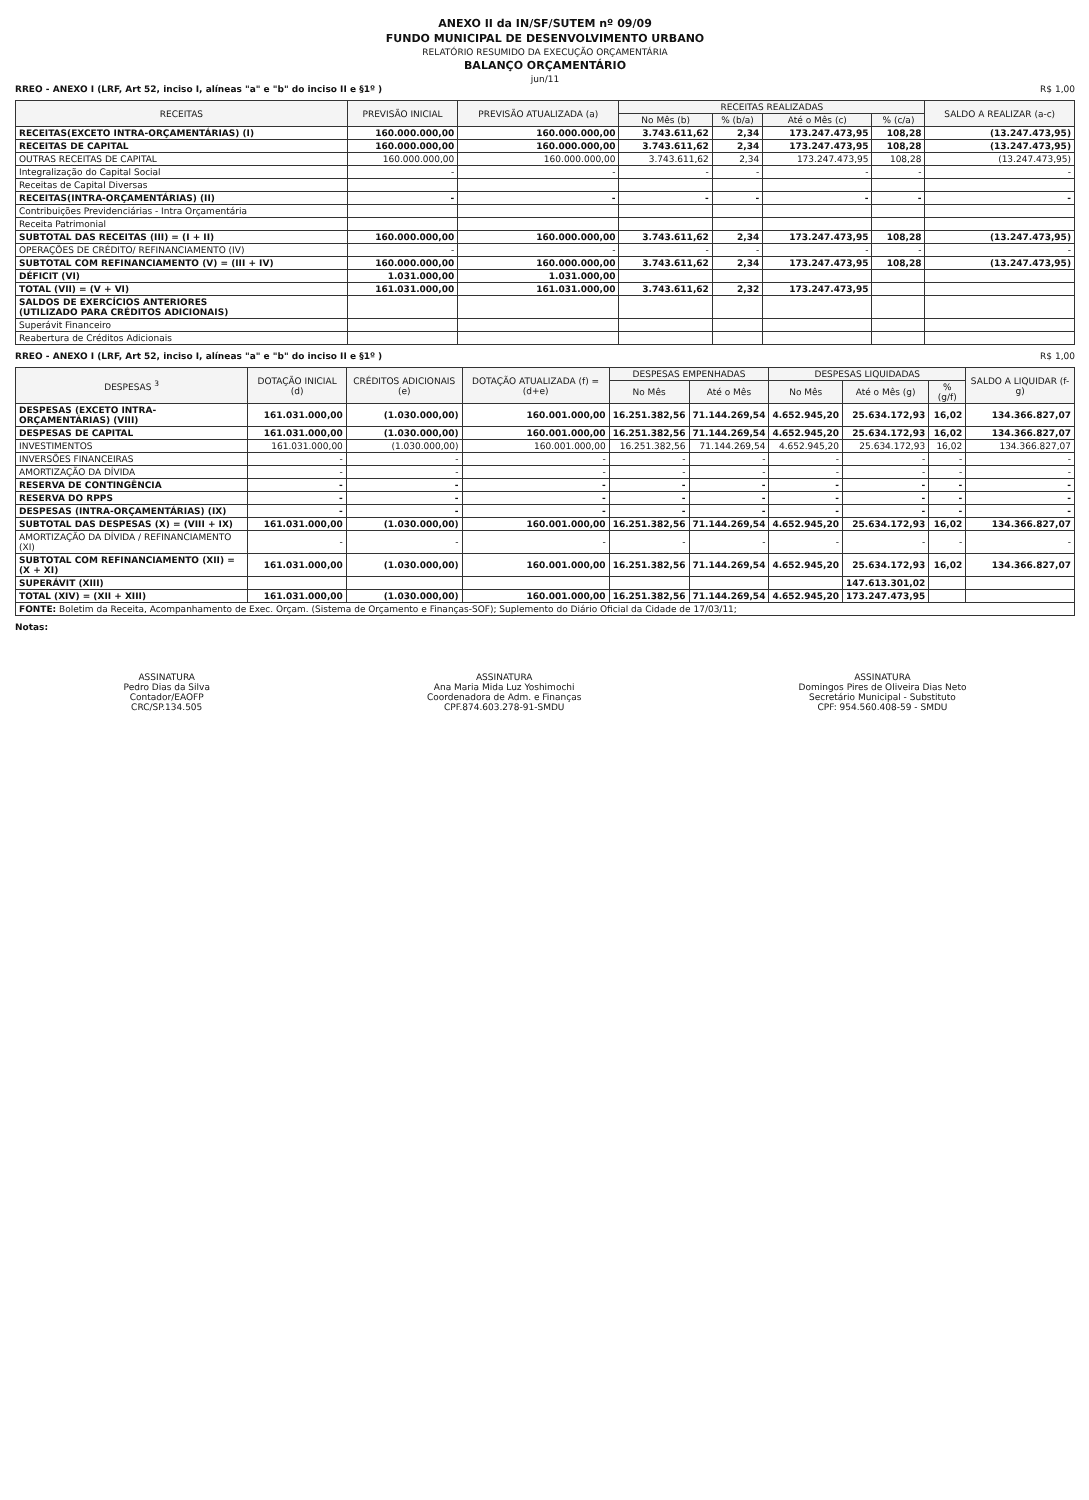ANEXO II da IN/SF/SUTEM nº 09/09
FUNDO MUNICIPAL DE DESENVOLVIMENTO URBANO
RELATÓRIO RESUMIDO DA EXECUÇÃO ORÇAMENTÁRIA
BALANÇO ORÇAMENTÁRIO
jun/11
RREO - ANEXO I (LRF, Art 52, inciso I, alíneas "a" e "b" do inciso II e §1º ) R$ 1,00
| RECEITAS | PREVISÃO INICIAL | PREVISÃO ATUALIZADA (a) | RECEITAS REALIZADAS | | | | SALDO A REALIZAR (a-c) |
| --- | --- | --- | --- | --- | --- | --- | --- |
| | | | No Mês (b) | % (b/a) | Até o Mês (c) | % (c/a) | |
| RECEITAS(EXCETO INTRA-ORÇAMENTÁRIAS) (I) | 160.000.000,00 | 160.000.000,00 | 3.743.611,62 | 2,34 | 173.247.473,95 | 108,28 | (13.247.473,95) |
| RECEITAS DE CAPITAL | 160.000.000,00 | 160.000.000,00 | 3.743.611,62 | 2,34 | 173.247.473,95 | 108,28 | (13.247.473,95) |
| OUTRAS RECEITAS DE CAPITAL | 160.000.000,00 | 160.000.000,00 | 3.743.611,62 | 2,34 | 173.247.473,95 | 108,28 | (13.247.473,95) |
| Integralização do Capital Social | - | - | - | - | - | - | - |
| Receitas de Capital Diversas | | | | | | | |
| RECEITAS(INTRA-ORÇAMENTÁRIAS) (II) | - | - | - | - | - | - | - |
| Contribuições Previdenciárias - Intra Orçamentária | | | | | | | |
| Receita Patrimonial | | | | | | | |
| SUBTOTAL DAS RECEITAS (III) = (I + II) | 160.000.000,00 | 160.000.000,00 | 3.743.611,62 | 2,34 | 173.247.473,95 | 108,28 | (13.247.473,95) |
| OPERAÇÕES DE CRÉDITO/ REFINANCIAMENTO (IV) | - | - | - | - | - | - | - |
| SUBTOTAL COM REFINANCIAMENTO (V) = (III + IV) | 160.000.000,00 | 160.000.000,00 | 3.743.611,62 | 2,34 | 173.247.473,95 | 108,28 | (13.247.473,95) |
| DÉFICIT (VI) | 1.031.000,00 | 1.031.000,00 | | | | | |
| TOTAL (VII) = (V + VI) | 161.031.000,00 | 161.031.000,00 | 3.743.611,62 | 2,32 | 173.247.473,95 | | |
| SALDOS DE EXERCÍCIOS ANTERIORES (UTILIZADO PARA CRÉDITOS ADICIONAIS) | | | | | | | |
| Superávit Financeiro | | | | | | | |
| Reabertura de Créditos Adicionais | | | | | | | |
RREO - ANEXO I (LRF, Art 52, inciso I, alíneas "a" e "b" do inciso II e §1º ) R$ 1,00
| DESPESAS <sup>3</sup> | DOTAÇÃO INICIAL (d) | CRÉDITOS ADICIONAIS (e) | DOTAÇÃO ATUALIZADA (f) = (d+e) | DESPESAS EMPENHADAS | | DESPESAS LIQUIDADAS | | | SALDO A LIQUIDAR (f-g) |
| --- | --- | --- | --- | --- | --- | --- | --- | --- | --- |
| | | | | No Mês | Até o Mês | No Mês | Até o Mês (g) | % (g/f) | |
| DESPESAS (EXCETO INTRA-ORÇAMENTÁRIAS) (VIII) | 161.031.000,00 | (1.030.000,00) | 160.001.000,00 | 16.251.382,56 | 71.144.269,54 | 4.652.945,20 | 25.634.172,93 | 16,02 | 134.366.827,07 |
| DESPESAS DE CAPITAL | 161.031.000,00 | (1.030.000,00) | 160.001.000,00 | 16.251.382,56 | 71.144.269,54 | 4.652.945,20 | 25.634.172,93 | 16,02 | 134.366.827,07 |
| INVESTIMENTOS | 161.031.000,00 | (1.030.000,00) | 160.001.000,00 | 16.251.382,56 | 71.144.269,54 | 4.652.945,20 | 25.634.172,93 | 16,02 | 134.366.827,07 |
| INVERSÕES FINANCEIRAS | - | - | - | - | - | - | - | - | - |
| AMORTIZAÇÃO DA DÍVIDA | - | - | - | - | - | - | - | - | - |
| RESERVA DE CONTINGÊNCIA | - | - | - | - | - | - | - | - | - |
| RESERVA DO RPPS | - | - | - | - | - | - | - | - | - |
| DESPESAS (INTRA-ORÇAMENTÁRIAS) (IX) | - | - | - | - | - | - | - | - | - |
| SUBTOTAL DAS DESPESAS (X) = (VIII + IX) | 161.031.000,00 | (1.030.000,00) | 160.001.000,00 | 16.251.382,56 | 71.144.269,54 | 4.652.945,20 | 25.634.172,93 | 16,02 | 134.366.827,07 |
| AMORTIZAÇÃO DA DÍVIDA / REFINANCIAMENTO (XI) | - | - | - | - | - | - | - | - | - |
| SUBTOTAL COM REFINANCIAMENTO (XII) = (X + XI) | 161.031.000,00 | (1.030.000,00) | 160.001.000,00 | 16.251.382,56 | 71.144.269,54 | 4.652.945,20 | 25.634.172,93 | 16,02 | 134.366.827,07 |
| SUPERÁVIT (XIII) | | | | | | | 147.613.301,02 | | |
| TOTAL (XIV) = (XII + XIII) | 161.031.000,00 | (1.030.000,00) | 160.001.000,00 | 16.251.382,56 | 71.144.269,54 | 4.652.945,20 | 173.247.473,95 | | |
| FONTE: Boletim da Receita, Acompanhamento de Exec. Orçam. (Sistema de Orçamento e Finanças-SOF); Suplemento do Diário Oficial da Cidade de 17/03/11; | | | | | | | | | |
Notas:
ASSINATURA
Pedro Dias da Silva
Contador/EAOFP
CRC/SP.134.505
ASSINATURA
Ana Maria Mida Luz Yoshimochi
Coordenadora de Adm. e Finanças
CPF.874.603.278-91-SMDU
ASSINATURA
Domingos Pires de Oliveira Dias Neto
Secretário Municipal - Substituto
CPF: 954.560.408-59 - SMDU